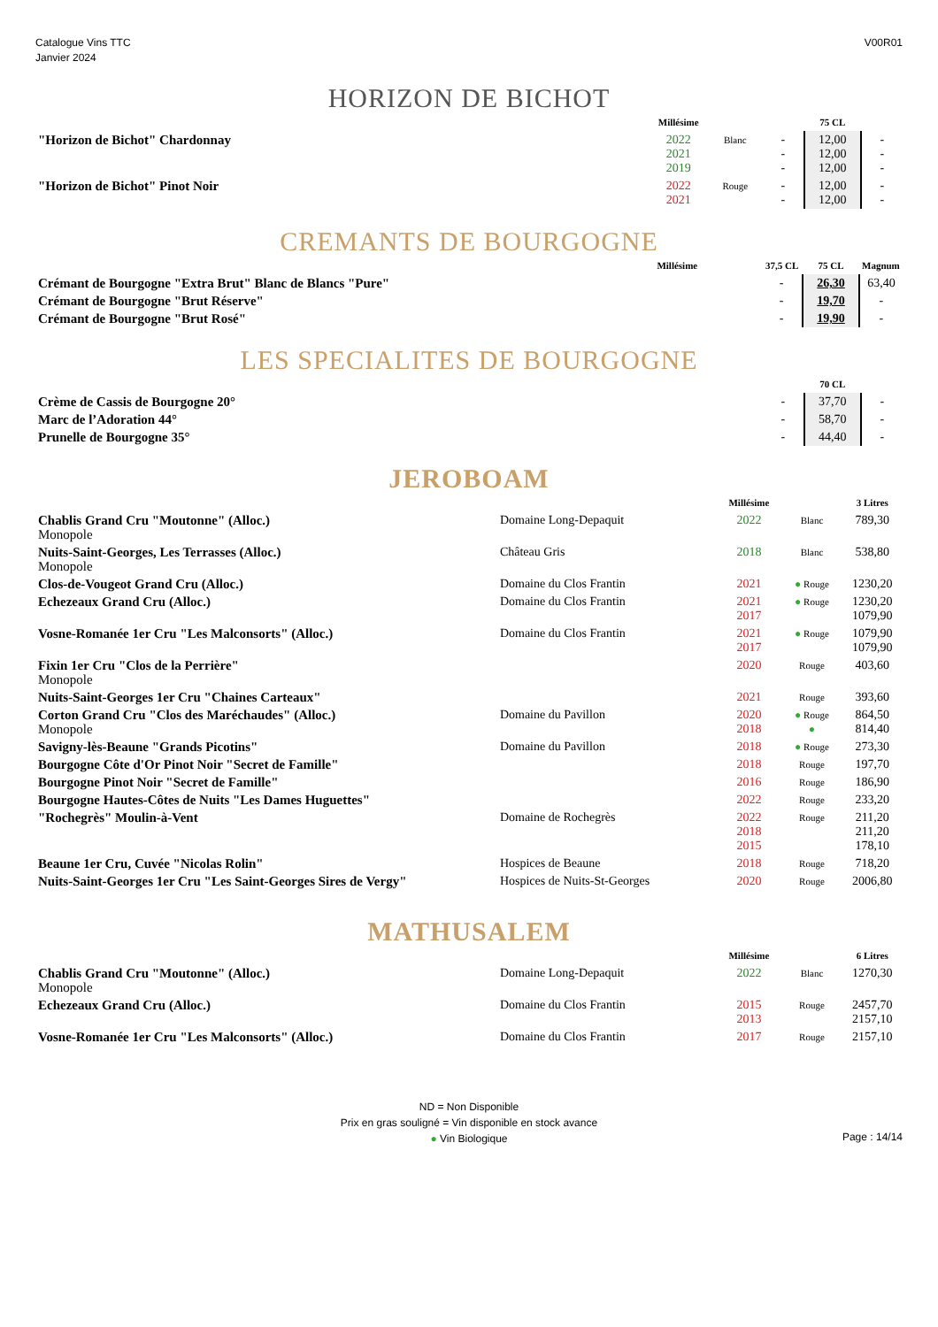Catalogue Vins TTC
Janvier 2024
V00R01
HORIZON DE BICHOT
| | | Millésime | | | 75 CL | |
| --- | --- | --- | --- | --- | --- | --- |
| "Horizon de Bichot" Chardonnay | | 2022 2021 2019 | Blanc | - - - | 12,00 12,00 12,00 | - - - |
| "Horizon de Bichot" Pinot Noir | | 2022 2021 | Rouge | - - | 12,00 12,00 | - - |
CREMANTS DE BOURGOGNE
| | | Millésime | | 37,5 CL | 75 CL | Magnum |
| --- | --- | --- | --- | --- | --- | --- |
| Crémant de Bourgogne "Extra Brut" Blanc de Blancs "Pure" | | | | - | 26,30 | 63,40 |
| Crémant de Bourgogne "Brut Réserve" | | | | - | 19,70 | - |
| Crémant de Bourgogne "Brut Rosé" | | | | - | 19,90 | - |
LES SPECIALITES DE BOURGOGNE
| | | | | | 70 CL | |
| --- | --- | --- | --- | --- | --- | --- |
| Crème de Cassis de Bourgogne 20° | | | | - | 37,70 | - |
| Marc de l’Adoration 44° | | | | - | 58,70 | - |
| Prunelle de Bourgogne 35° | | | | - | 44,40 | - |
JEROBOAM
| | | Millésime | | 3 Litres |
| --- | --- | --- | --- | --- |
| Chablis Grand Cru "Moutonne" (Alloc.) Monopole | Domaine Long-Depaquit | 2022 | Blanc | 789,30 |
| Nuits-Saint-Georges, Les Terrasses (Alloc.) Monopole | Château Gris | 2018 | Blanc | 538,80 |
| Clos-de-Vougeot Grand Cru (Alloc.) | Domaine du Clos Frantin | 2021 | ● Rouge | 1230,20 |
| Echezeaux Grand Cru (Alloc.) | Domaine du Clos Frantin | 2021 2017 | ● Rouge | 1230,20 1079,90 |
| Vosne-Romanée 1er Cru "Les Malconsorts" (Alloc.) | Domaine du Clos Frantin | 2021 2017 | ● Rouge | 1079,90 1079,90 |
| Fixin 1er Cru "Clos de la Perrière" Monopole | | 2020 | Rouge | 403,60 |
| Nuits-Saint-Georges 1er Cru "Chaines Carteaux" | | 2021 | Rouge | 393,60 |
| Corton Grand Cru "Clos des Maréchaudes" (Alloc.) Monopole | Domaine du Pavillon | 2020 2018 | ● Rouge ● | 864,50 814,40 |
| Savigny-lès-Beaune "Grands Picotins" | Domaine du Pavillon | 2018 | ● Rouge | 273,30 |
| Bourgogne Côte d'Or Pinot Noir "Secret de Famille" | | 2018 | Rouge | 197,70 |
| Bourgogne Pinot Noir "Secret de Famille" | | 2016 | Rouge | 186,90 |
| Bourgogne Hautes-Côtes de Nuits "Les Dames Huguettes" | | 2022 | Rouge | 233,20 |
| "Rochegrès" Moulin-à-Vent | Domaine de Rochegrès | 2022 2018 2015 | Rouge | 211,20 211,20 178,10 |
| Beaune 1er Cru, Cuvée "Nicolas Rolin" | Hospices de Beaune | 2018 | Rouge | 718,20 |
| Nuits-Saint-Georges 1er Cru "Les Saint-Georges Sires de Vergy" | Hospices de Nuits-St-Georges | 2020 | Rouge | 2006,80 |
MATHUSALEM
| | | Millésime | | 6 Litres |
| --- | --- | --- | --- | --- |
| Chablis Grand Cru "Moutonne" (Alloc.) Monopole | Domaine Long-Depaquit | 2022 | Blanc | 1270,30 |
| Echezeaux Grand Cru (Alloc.) | Domaine du Clos Frantin | 2015 2013 | Rouge | 2457,70 2157,10 |
| Vosne-Romanée 1er Cru "Les Malconsorts" (Alloc.) | Domaine du Clos Frantin | 2017 | Rouge | 2157,10 |
ND = Non Disponible
Prix en gras souligné = Vin disponible en stock avance
● Vin Biologique
Page : 14/14